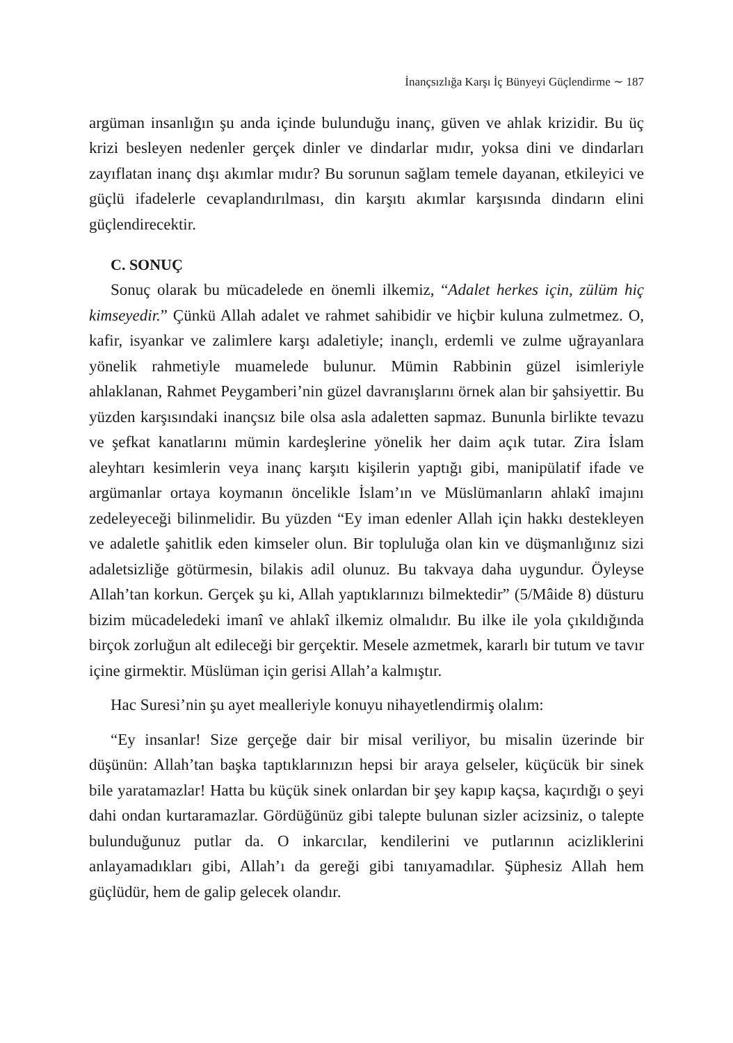İnançsızlığa Karşı İç Bünyeyi Güçlendirme ∼ 187
argüman insanlığın şu anda içinde bulunduğu inanç, güven ve ahlak krizidir. Bu üç krizi besleyen nedenler gerçek dinler ve dindarlar mıdır, yoksa dini ve dindarları zayıflatan inanç dışı akımlar mıdır? Bu sorunun sağlam temele dayanan, etkileyici ve güçlü ifadelerle cevaplandırılması, din karşıtı akımlar karşısında dindarın elini güçlendirecektir.
C. SONUÇ
Sonuç olarak bu mücadelede en önemli ilkemiz, “Adalet herkes için, zülüm hiç kimseyedir.” Çünkü Allah adalet ve rahmet sahibidir ve hiçbir kuluna zulmetmez. O, kafir, isyankar ve zalimlere karşı adaletiyle; inançlı, erdemli ve zulme uğrayanlara yönelik rahmetiyle muamelede bulunur. Mümin Rabbinin güzel isimleriyle ahlaklanan, Rahmet Peygamberi’nin güzel davranışlarını örnek alan bir şahsiyettir. Bu yüzden karşısındaki inançsız bile olsa asla adaletten sapmaz. Bununla birlikte tevazu ve şefkat kanatlarını mümin kardeşlerine yönelik her daim açık tutar. Zira İslam aleyhtarı kesimlerin veya inanç karşıtı kişilerin yaptığı gibi, manipülatif ifade ve argümanlar ortaya koymanın öncelikle İslam’ın ve Müslümanların ahlakî imajını zedeleyeceği bilinmelidir. Bu yüzden “Ey iman edenler Allah için hakkı destekleyen ve adaletle şahitlik eden kimseler olun. Bir topluluğa olan kin ve düşmanlığınız sizi adaletsizliğe götürmesin, bilakis adil olunuz. Bu takvaya daha uygundur. Öyleyse Allah’tan korkun. Gerçek şu ki, Allah yaptıklarınızı bilmektedir” (5/Mâide 8) düsturu bizim mücadeledeki imanî ve ahlakî ilkemiz olmalıdır. Bu ilke ile yola çıkıldığında birçok zorluğun alt edileceği bir gerçektir. Mesele azmetmek, kararlı bir tutum ve tavır içine girmektir. Müslüman için gerisi Allah’a kalmıştır.
Hac Suresi’nin şu ayet mealleriyle konuyu nihayetlendirmiş olalım:
“Ey insanlar! Size gerçeğe dair bir misal veriliyor, bu misalin üzerinde bir düşünün: Allah’tan başka taptıklarınızın hepsi bir araya gelseler, küçücük bir sinek bile yaratamazlar! Hatta bu küçük sinek onlardan bir şey kapıp kaçsa, kaçırdığı o şeyi dahi ondan kurtaramazlar. Gördüğünüz gibi talepte bulunan sizler acizsiniz, o talepte bulunduğunuz putlar da. O inkarcılar, kendilerini ve putlarının acizliklerini anlayamadıkları gibi, Allah’ı da gereği gibi tanıyamadılar. Şüphesiz Allah hem güçlüdür, hem de galip gelecek olandır.